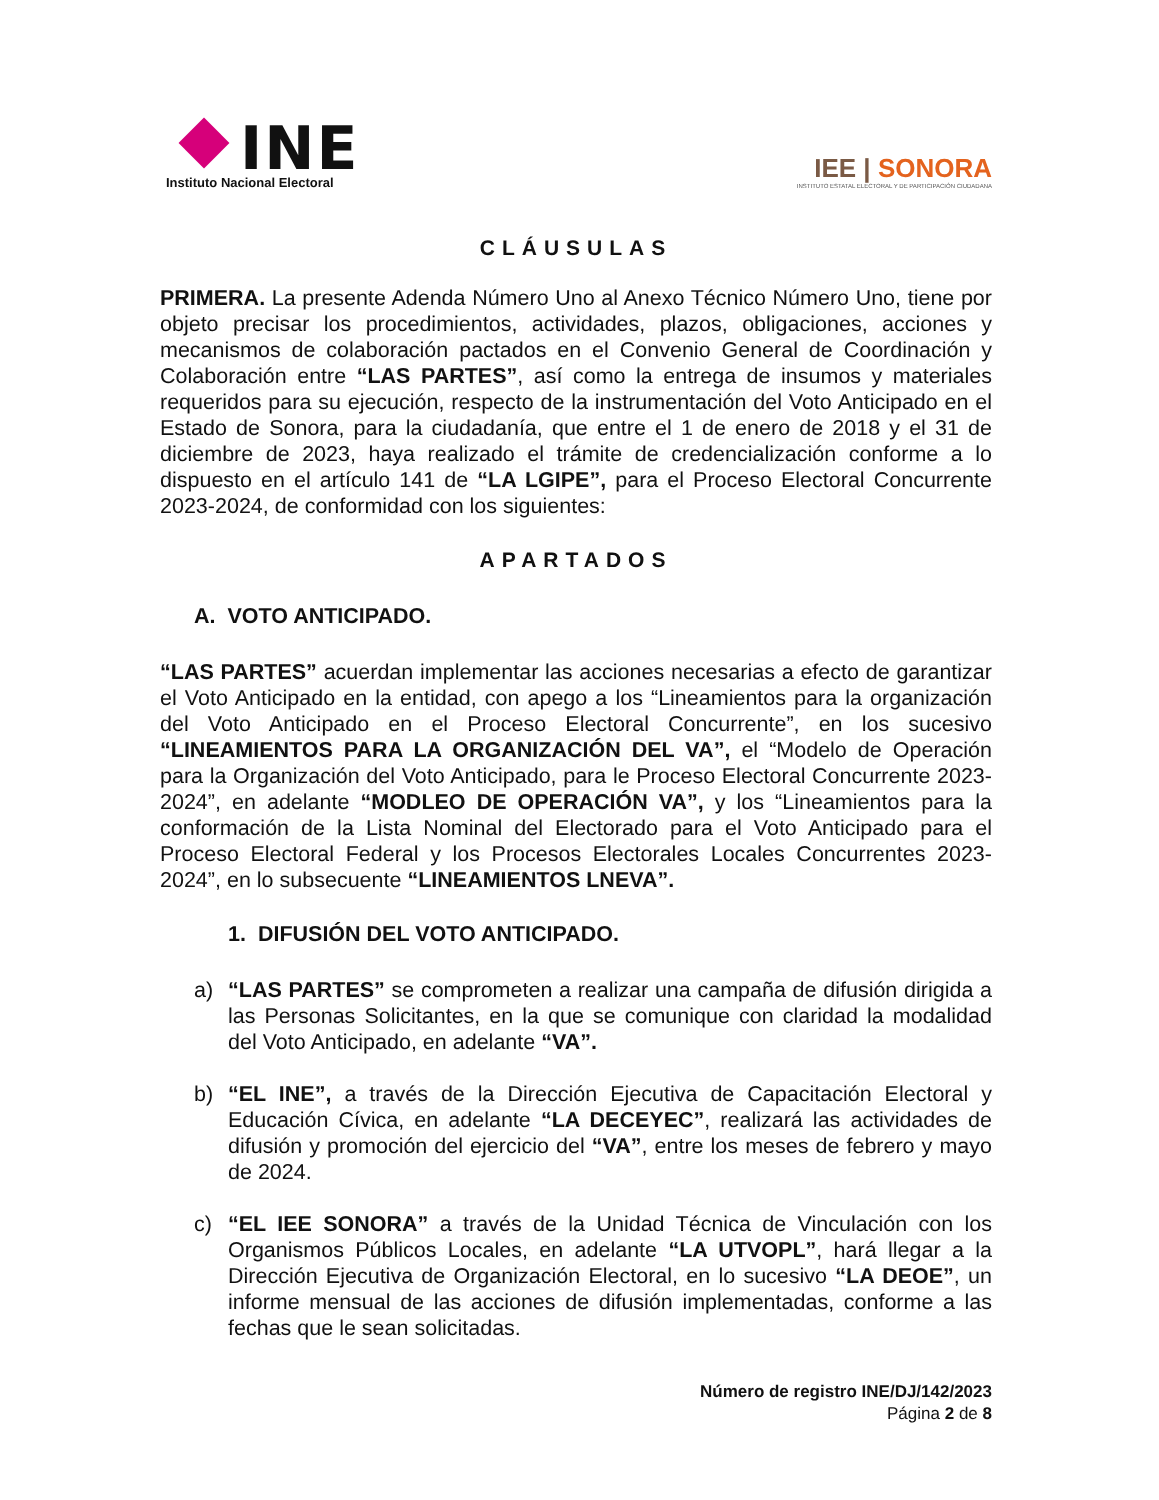INE
Instituto Nacional Electoral
IEE | SONORA
INSTITUTO ESTATAL ELECTORAL Y DE PARTICIPACIÓN CIUDADANA
CLÁUSULAS
PRIMERA. La presente Adenda Número Uno al Anexo Técnico Número Uno, tiene por objeto precisar los procedimientos, actividades, plazos, obligaciones, acciones y mecanismos de colaboración pactados en el Convenio General de Coordinación y Colaboración entre “LAS PARTES”, así como la entrega de insumos y materiales requeridos para su ejecución, respecto de la instrumentación del Voto Anticipado en el Estado de Sonora, para la ciudadanía, que entre el 1 de enero de 2018 y el 31 de diciembre de 2023, haya realizado el trámite de credencialización conforme a lo dispuesto en el artículo 141 de “LA LGIPE”, para el Proceso Electoral Concurrente 2023-2024, de conformidad con los siguientes:
APARTADOS
A. VOTO ANTICIPADO.
“LAS PARTES” acuerdan implementar las acciones necesarias a efecto de garantizar el Voto Anticipado en la entidad, con apego a los “Lineamientos para la organización del Voto Anticipado en el Proceso Electoral Concurrente”, en los sucesivo “LINEAMIENTOS PARA LA ORGANIZACIÓN DEL VA”, el “Modelo de Operación para la Organización del Voto Anticipado, para le Proceso Electoral Concurrente 2023-2024”, en adelante “MODLEO DE OPERACIÓN VA”, y los “Lineamientos para la conformación de la Lista Nominal del Electorado para el Voto Anticipado para el Proceso Electoral Federal y los Procesos Electorales Locales Concurrentes 2023-2024”, en lo subsecuente “LINEAMIENTOS LNEVA”.
1. DIFUSIÓN DEL VOTO ANTICIPADO.
a) “LAS PARTES” se comprometen a realizar una campaña de difusión dirigida a las Personas Solicitantes, en la que se comunique con claridad la modalidad del Voto Anticipado, en adelante “VA”.
b) “EL INE”, a través de la Dirección Ejecutiva de Capacitación Electoral y Educación Cívica, en adelante “LA DECEYEC”, realizará las actividades de difusión y promoción del ejercicio del “VA”, entre los meses de febrero y mayo de 2024.
c) “EL IEE SONORA” a través de la Unidad Técnica de Vinculación con los Organismos Públicos Locales, en adelante “LA UTVOPL”, hará llegar a la Dirección Ejecutiva de Organización Electoral, en lo sucesivo “LA DEOE”, un informe mensual de las acciones de difusión implementadas, conforme a las fechas que le sean solicitadas.
Número de registro INE/DJ/142/2023
Página 2 de 8